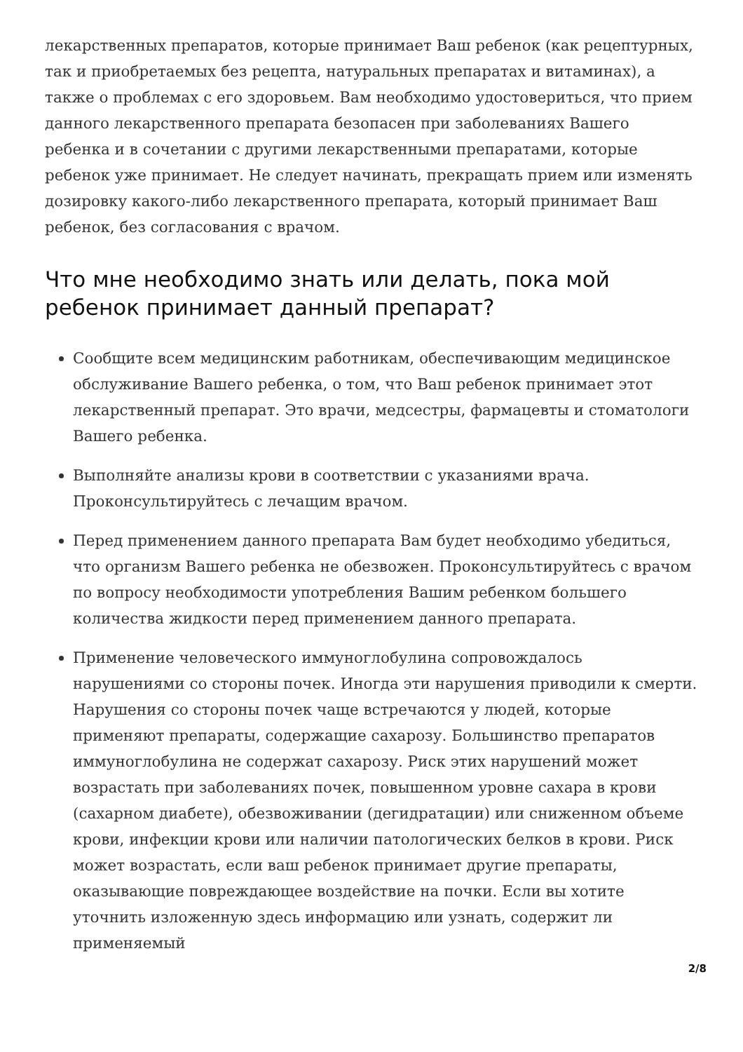лекарственных препаратов, которые принимает Ваш ребенок (как рецептурных, так и приобретаемых без рецепта, натуральных препаратах и витаминах), а также о проблемах с его здоровьем. Вам необходимо удостовериться, что прием данного лекарственного препарата безопасен при заболеваниях Вашего ребенка и в сочетании с другими лекарственными препаратами, которые ребенок уже принимает. Не следует начинать, прекращать прием или изменять дозировку какого-либо лекарственного препарата, который принимает Ваш ребенок, без согласования с врачом.
Что мне необходимо знать или делать, пока мой ребенок принимает данный препарат?
Сообщите всем медицинским работникам, обеспечивающим медицинское обслуживание Вашего ребенка, о том, что Ваш ребенок принимает этот лекарственный препарат. Это врачи, медсестры, фармацевты и стоматологи Вашего ребенка.
Выполняйте анализы крови в соответствии с указаниями врача. Проконсультируйтесь с лечащим врачом.
Перед применением данного препарата Вам будет необходимо убедиться, что организм Вашего ребенка не обезвожен. Проконсультируйтесь с врачом по вопросу необходимости употребления Вашим ребенком большего количества жидкости перед применением данного препарата.
Применение человеческого иммуноглобулина сопровождалось нарушениями со стороны почек. Иногда эти нарушения приводили к смерти. Нарушения со стороны почек чаще встречаются у людей, которые применяют препараты, содержащие сахарозу. Большинство препаратов иммуноглобулина не содержат сахарозу. Риск этих нарушений может возрастать при заболеваниях почек, повышенном уровне сахара в крови (сахарном диабете), обезвоживании (дегидратации) или сниженном объеме крови, инфекции крови или наличии патологических белков в крови. Риск может возрастать, если ваш ребенок принимает другие препараты, оказывающие повреждающее воздействие на почки. Если вы хотите уточнить изложенную здесь информацию или узнать, содержит ли применяемый
2/8